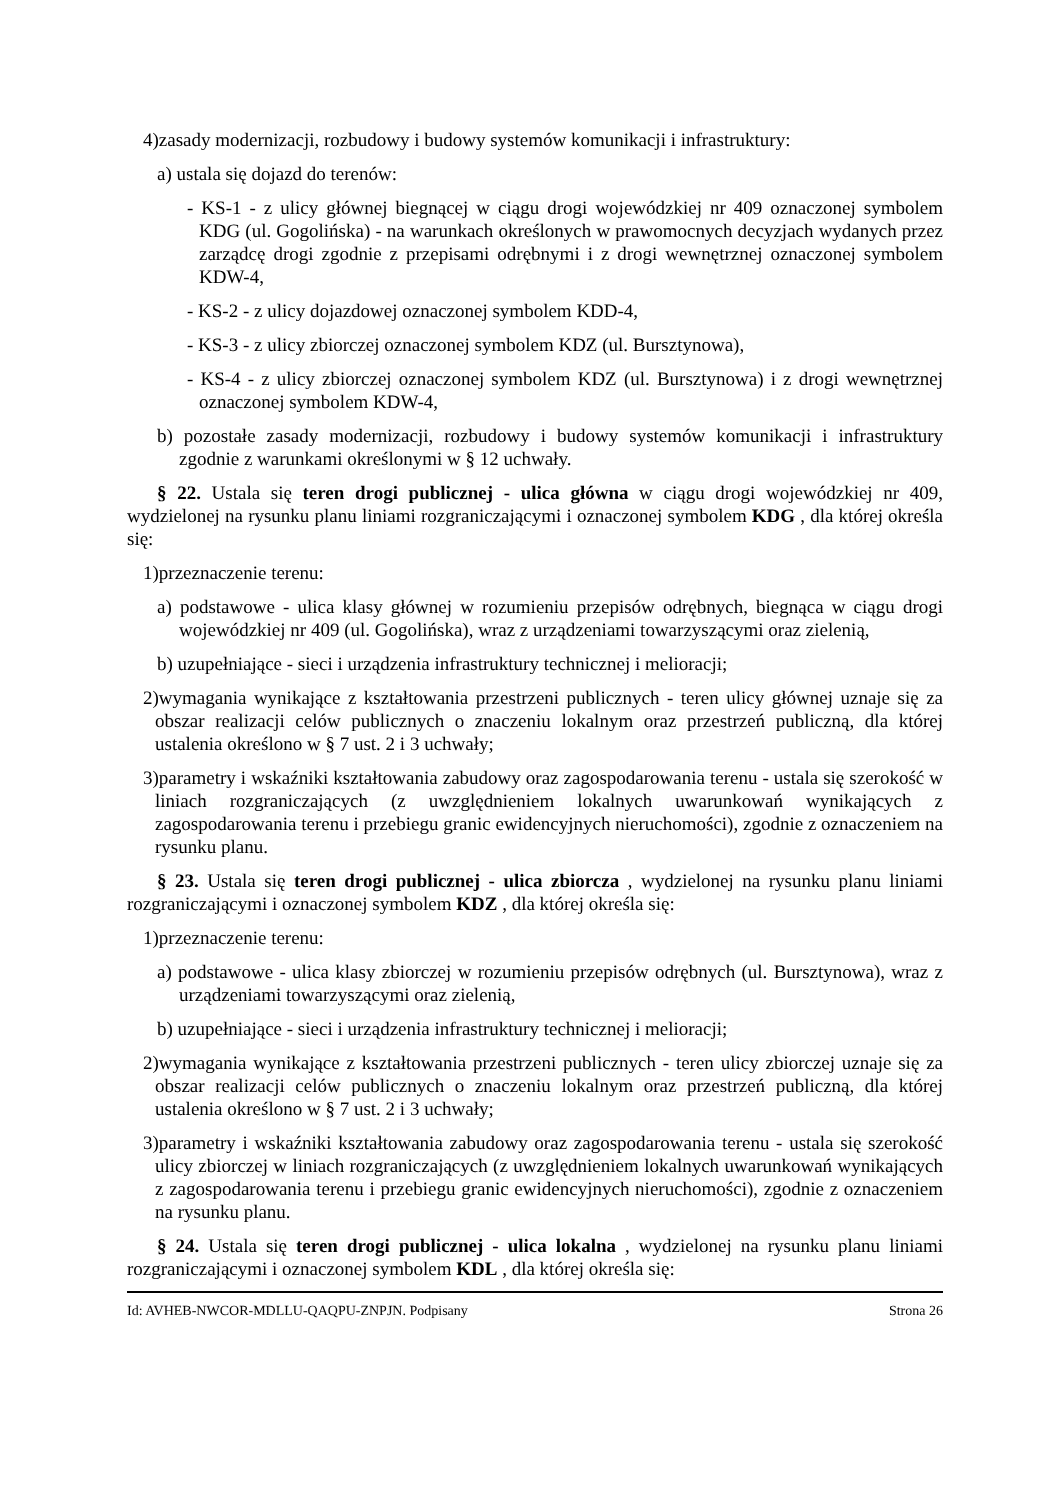4)zasady modernizacji, rozbudowy i budowy systemów komunikacji i infrastruktury:
a) ustala się dojazd do terenów:
- KS-1 - z ulicy głównej biegnącej w ciągu drogi wojewódzkiej nr 409 oznaczonej symbolem KDG (ul. Gogolińska) - na warunkach określonych w prawomocnych decyzjach wydanych przez zarządcę drogi zgodnie z przepisami odrębnymi i z drogi wewnętrznej oznaczonej symbolem KDW-4,
- KS-2 - z ulicy dojazdowej oznaczonej symbolem KDD-4,
- KS-3 - z ulicy zbiorczej oznaczonej symbolem KDZ (ul. Bursztynowa),
- KS-4 - z ulicy zbiorczej oznaczonej symbolem KDZ (ul. Bursztynowa) i z drogi wewnętrznej oznaczonej symbolem KDW-4,
b) pozostałe zasady modernizacji, rozbudowy i budowy systemów komunikacji i infrastruktury zgodnie z warunkami określonymi w § 12 uchwały.
§ 22. Ustala się teren drogi publicznej - ulica główna w ciągu drogi wojewódzkiej nr 409, wydzielonej na rysunku planu liniami rozgraniczającymi i oznaczonej symbolem KDG , dla której określa się:
1)przeznaczenie terenu:
a) podstawowe - ulica klasy głównej w rozumieniu przepisów odrębnych, biegnąca w ciągu drogi wojewódzkiej nr 409 (ul. Gogolińska), wraz z urządzeniami towarzyszącymi oraz zielenią,
b) uzupełniające - sieci i urządzenia infrastruktury technicznej i melioracji;
2)wymagania wynikające z kształtowania przestrzeni publicznych - teren ulicy głównej uznaje się za obszar realizacji celów publicznych o znaczeniu lokalnym oraz przestrzeń publiczną, dla której ustalenia określono w § 7 ust. 2 i 3 uchwały;
3)parametry i wskaźniki kształtowania zabudowy oraz zagospodarowania terenu - ustala się szerokość w liniach rozgraniczających (z uwzględnieniem lokalnych uwarunkowań wynikających z zagospodarowania terenu i przebiegu granic ewidencyjnych nieruchomości), zgodnie z oznaczeniem na rysunku planu.
§ 23. Ustala się teren drogi publicznej - ulica zbiorcza , wydzielonej na rysunku planu liniami rozgraniczającymi i oznaczonej symbolem KDZ , dla której określa się:
1)przeznaczenie terenu:
a) podstawowe - ulica klasy zbiorczej w rozumieniu przepisów odrębnych (ul. Bursztynowa), wraz z urządzeniami towarzyszącymi oraz zielenią,
b) uzupełniające - sieci i urządzenia infrastruktury technicznej i melioracji;
2)wymagania wynikające z kształtowania przestrzeni publicznych - teren ulicy zbiorczej uznaje się za obszar realizacji celów publicznych o znaczeniu lokalnym oraz przestrzeń publiczną, dla której ustalenia określono w § 7 ust. 2 i 3 uchwały;
3)parametry i wskaźniki kształtowania zabudowy oraz zagospodarowania terenu - ustala się szerokość ulicy zbiorczej w liniach rozgraniczających (z uwzględnieniem lokalnych uwarunkowań wynikających z zagospodarowania terenu i przebiegu granic ewidencyjnych nieruchomości), zgodnie z oznaczeniem na rysunku planu.
§ 24. Ustala się teren drogi publicznej - ulica lokalna , wydzielonej na rysunku planu liniami rozgraniczającymi i oznaczonej symbolem KDL , dla której określa się:
Id: AVHEB-NWCOR-MDLLU-QAQPU-ZNPJN. Podpisany Strona 26